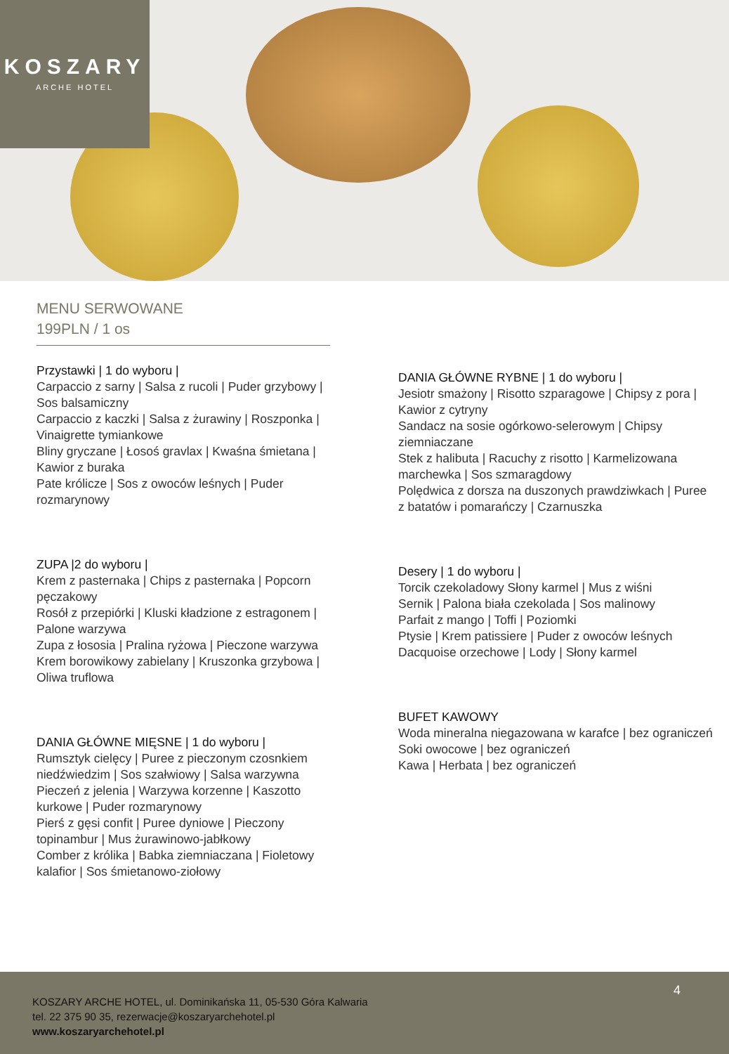KOSZARY
ARCHE HOTEL
MENU SERWOWANE
199PLN / 1 os
Przystawki | 1 do wyboru |
Carpaccio z sarny | Salsa z rucoli | Puder grzybowy | Sos balsamiczny
Carpaccio z kaczki | Salsa z żurawiny | Roszponka | Vinaigrette tymiankowe
Bliny gryczane | Łosoś gravlax | Kwaśna śmietana | Kawior z buraka
Pate królicze | Sos z owoców leśnych | Puder rozmarynowy
ZUPA |2 do wyboru |
Krem z pasternaka | Chips z pasternaka | Popcorn pęczakowy
Rosół z przepiórki | Kluski kładzione z estragonem | Palone warzywa
Zupa z łososia | Pralina ryżowa | Pieczone warzywa
Krem borowikowy zabielany | Kruszonka grzybowa | Oliwa truflowa
DANIA GŁÓWNE MIĘSNE | 1 do wyboru |
Rumsztyk cielęcy | Puree z pieczonym czosnkiem niedźwiedzim | Sos szałwiowy | Salsa warzywna
Pieczeń z jelenia | Warzywa korzenne | Kaszotto kurkowe | Puder rozmarynowy
Pierś z gęsi confit | Puree dyniowe | Pieczony topinambur | Mus żurawinowo-jabłkowy
Comber z królika | Babka ziemniaczana | Fioletowy kalafior | Sos śmietanowo-ziołowy
DANIA GŁÓWNE RYBNE | 1 do wyboru |
Jesiotr smażony | Risotto szparagowe | Chipsy z pora | Kawior z cytryny
Sandacz na sosie ogórkowo-selerowym | Chipsy ziemniaczane
Stek z halibuta | Racuchy z risotto | Karmelizowana marchewka | Sos szmaragdowy
Polędwica z dorsza na duszonych prawdziwkach | Puree z batatów i pomarańczy | Czarnuszka
Desery | 1 do wyboru |
Torcik czekoladowy Słony karmel | Mus z wiśni
Sernik | Palona biała czekolada | Sos malinowy
Parfait z mango | Toffi | Poziomki
Ptysie | Krem patissiere | Puder z owoców leśnych
Dacquoise orzechowe | Lody | Słony karmel
BUFET KAWOWY
Woda mineralna niegazowana w karafce | bez ograniczeń
Soki owocowe | bez ograniczeń
Kawa | Herbata | bez ograniczeń
4
KOSZARY ARCHE HOTEL, ul. Dominikańska 11, 05-530 Góra Kalwaria
tel. 22 375 90 35, rezerwacje@koszaryarchehotel.pl
www.koszaryarchehotel.pl